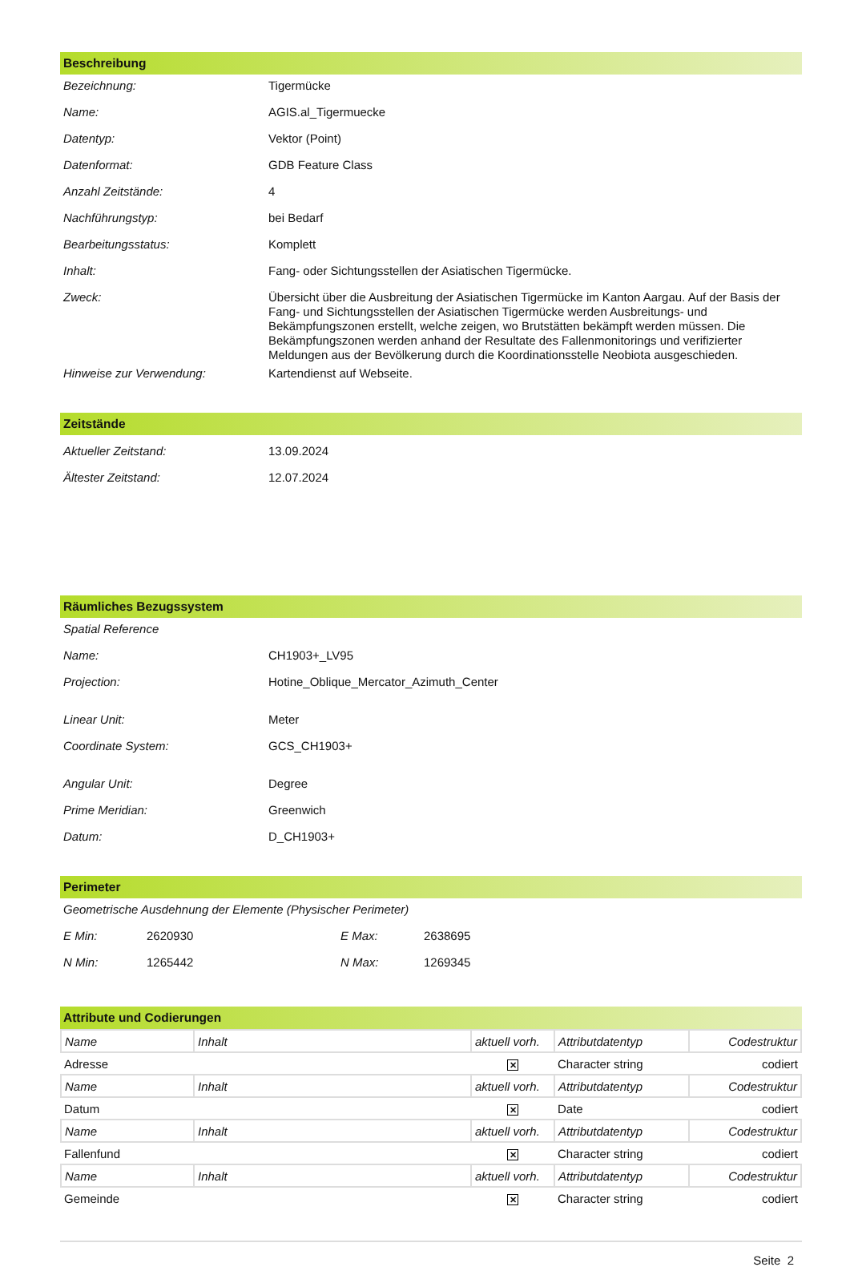Beschreibung
| Bezeichnung: | Tigermücke |
| Name: | AGIS.al_Tigermuecke |
| Datentyp: | Vektor (Point) |
| Datenformat: | GDB Feature Class |
| Anzahl Zeitstände: | 4 |
| Nachführungstyp: | bei Bedarf |
| Bearbeitungsstatus: | Komplett |
| Inhalt: | Fang- oder Sichtungsstellen der Asiatischen Tigermücke. |
| Zweck: | Übersicht über die Ausbreitung der Asiatischen Tigermücke im Kanton Aargau. Auf der Basis der Fang- und Sichtungsstellen der Asiatischen Tigermücke werden Ausbreitungs- und Bekämpfungszonen erstellt, welche zeigen, wo Brutstätten bekämpft werden müssen. Die Bekämpfungszonen werden anhand der Resultate des Fallenmonitorings und verifizierter Meldungen aus der Bevölkerung durch die Koordinationsstelle Neobiota ausgeschieden. |
| Hinweise zur Verwendung: | Kartendienst auf Webseite. |
Zeitstände
| Aktueller Zeitstand: | 13.09.2024 |
| Ältester Zeitstand: | 12.07.2024 |
Räumliches Bezugssystem
| Spatial Reference | |
| Name: | CH1903+_LV95 |
| Projection: | Hotine_Oblique_Mercator_Azimuth_Center |
| Linear Unit: | Meter |
| Coordinate System: | GCS_CH1903+ |
| Angular Unit: | Degree |
| Prime Meridian: | Greenwich |
| Datum: | D_CH1903+ |
Perimeter
| Geometrische Ausdehnung der Elemente (Physischer Perimeter) | | | |
| E Min: | 2620930 | E Max: | 2638695 |
| N Min: | 1265442 | N Max: | 1269345 |
Attribute und Codierungen
| Name | Inhalt | aktuell vorh. | Attributdatentyp | Codestruktur |
| Adresse | | ✕ | Character string | codiert |
| Name | Inhalt | aktuell vorh. | Attributdatentyp | Codestruktur |
| Datum | | ✕ | Date | codiert |
| Name | Inhalt | aktuell vorh. | Attributdatentyp | Codestruktur |
| Fallenfund | | ✕ | Character string | codiert |
| Name | Inhalt | aktuell vorh. | Attributdatentyp | Codestruktur |
| Gemeinde | | ✕ | Character string | codiert |
Seite 2